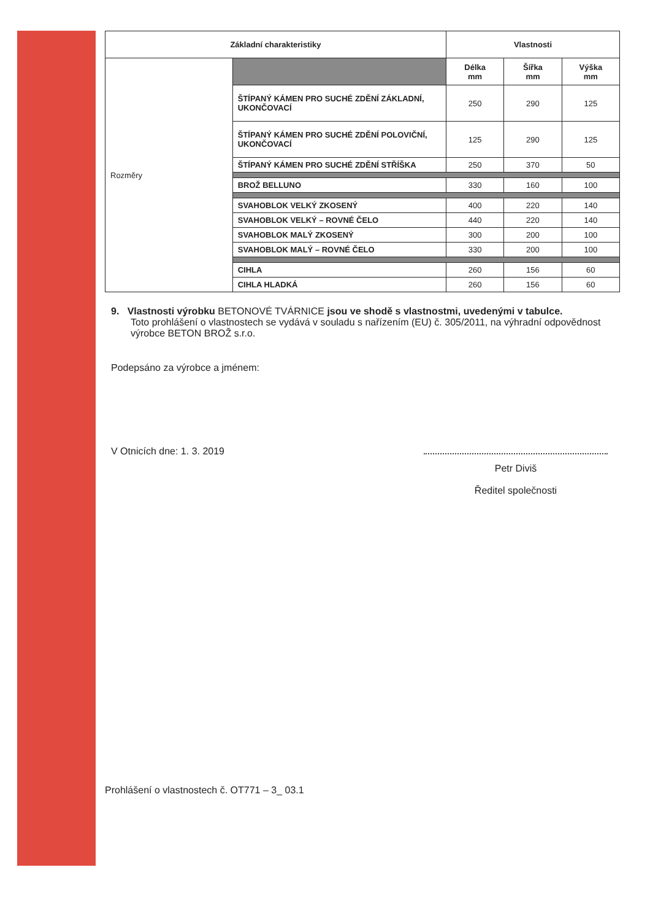| Základní charakteristiky | | Vlastnosti | | |
| --- | --- | --- | --- | --- |
| Rozměry | | Délka mm | Šířka mm | Výška mm |
| | ŠTÍPANÝ KÁMEN PRO SUCHÉ ZDĚNÍ ZÁKLADNÍ, UKONČOVACÍ | 250 | 290 | 125 |
| | ŠTÍPANÝ KÁMEN PRO SUCHÉ ZDĚNÍ POLOVIČNÍ, UKONČOVACÍ | 125 | 290 | 125 |
| | ŠTÍPANÝ KÁMEN PRO SUCHÉ ZDĚNÍ STŘÍŠKA | 250 | 370 | 50 |
| | BROŽ BELLUNO | 330 | 160 | 100 |
| | SVAHOBLOK VELKÝ ZKOSENÝ | 400 | 220 | 140 |
| | SVAHOBLOK VELKÝ – ROVNÉ ČELO | 440 | 220 | 140 |
| | SVAHOBLOK MALÝ ZKOSENÝ | 300 | 200 | 100 |
| | SVAHOBLOK MALÝ – ROVNÉ ČELO | 330 | 200 | 100 |
| | CIHLA | 260 | 156 | 60 |
| | CIHLA HLADKÁ | 260 | 156 | 60 |
9. Vlastnosti výrobku BETONOVÉ TVÁRNICE jsou ve shodě s vlastnostmi, uvedenými v tabulce.
Toto prohlášení o vlastnostech se vydává v souladu s nařízením (EU) č. 305/2011, na výhradní odpovědnost výrobce BETON BROŽ s.r.o.
Podepsáno za výrobce a jménem:
V Otnicích dne: 1. 3. 2019
Petr Diviš
Ředitel společnosti
Prohlášení o vlastnostech č. OT771 – 3_ 03.1